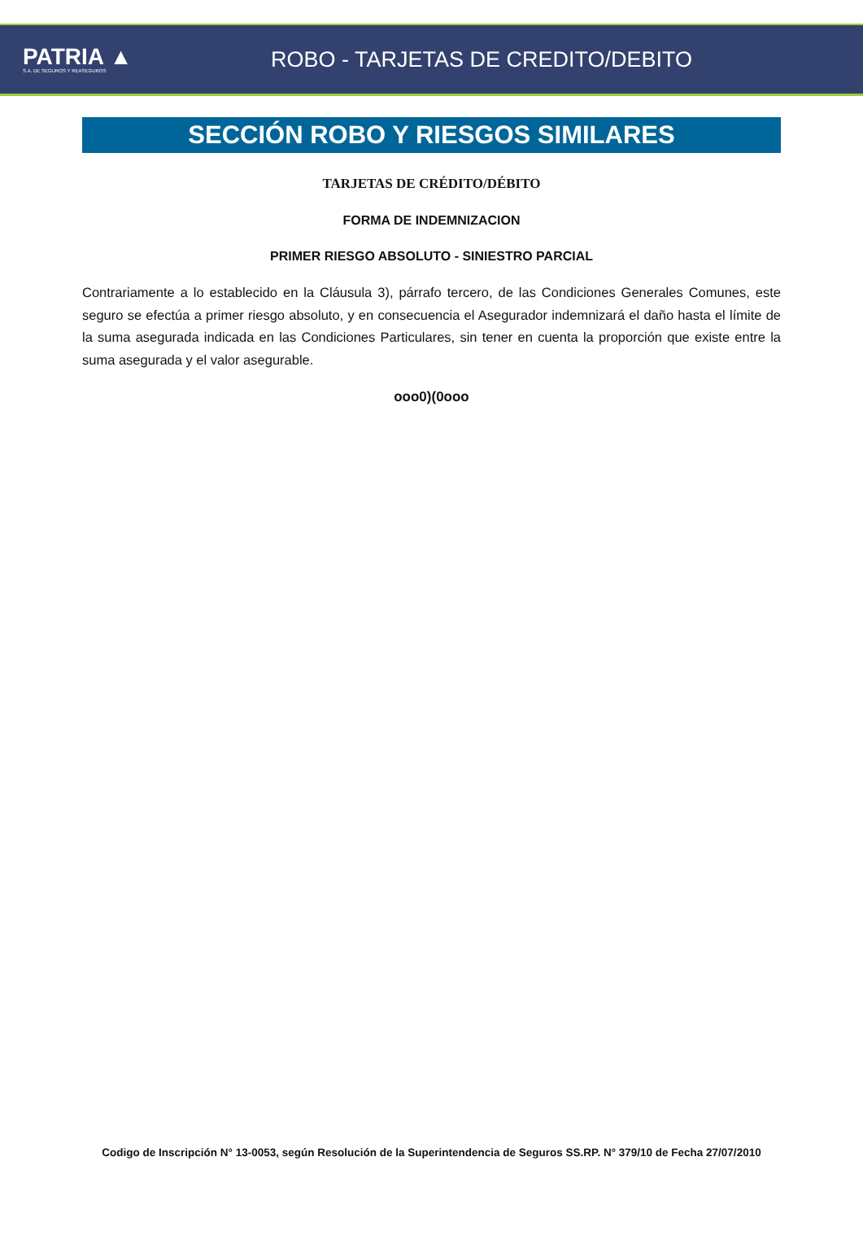PATRIA ▲
S.A. DE SEGUROS Y REASEGUROS
ROBO - TARJETAS DE CREDITO/DEBITO
SECCIÓN ROBO Y RIESGOS SIMILARES
TARJETAS DE CRÉDITO/DÉBITO
FORMA DE INDEMNIZACION
PRIMER RIESGO ABSOLUTO - SINIESTRO PARCIAL
Contrariamente a lo establecido en la Cláusula 3), párrafo tercero, de las Condiciones Generales Comunes, este seguro se efectúa a primer riesgo absoluto, y en consecuencia el Asegurador indemnizará el daño hasta el límite de la suma asegurada indicada en las Condiciones Particulares, sin tener en cuenta la proporción que existe entre la suma asegurada y el valor asegurable.
ooo0)(0ooo
Codigo de Inscripción N° 13-0053, según Resolución de la Superintendencia de Seguros SS.RP. N° 379/10 de Fecha 27/07/2010